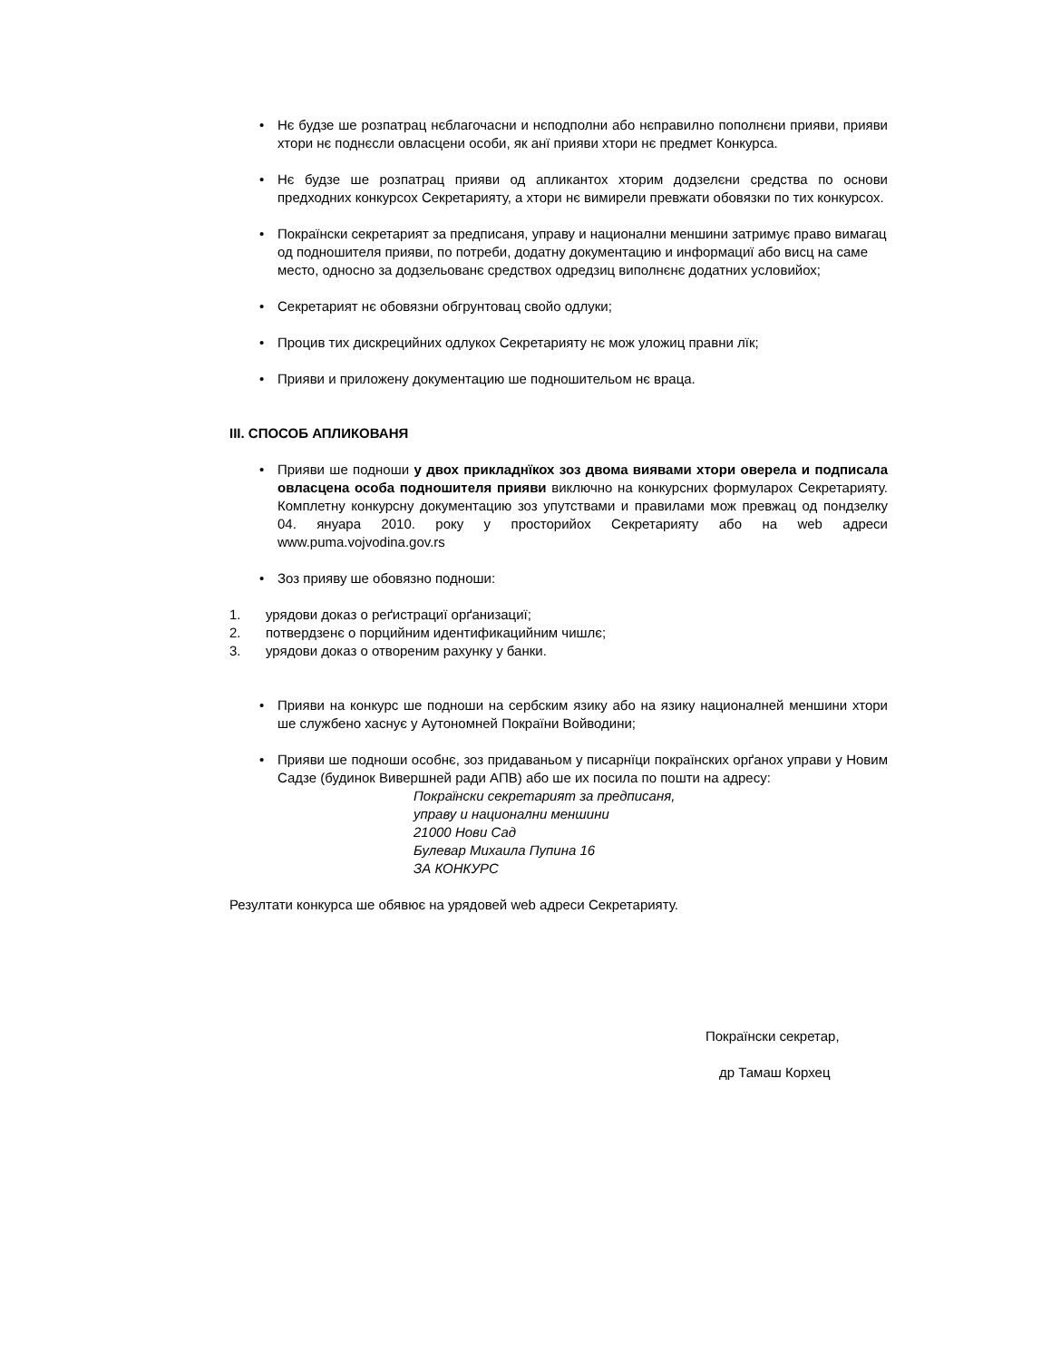• Нє будзе ше розпатрац нєблагочасни и нєподполни або нєправилно пополнєни прияви, прияви хтори нє поднєсли овласцени особи, як анї прияви хтори нє предмет Конкурса.
• Нє будзе ше розпатрац прияви од апликантох хторим додзелєни средства по основи предходних конкурсох Секретарияту, а хтори нє вимирели превжати обовязки по тих конкурсох.
• Покраїнски секретарият за предписаня, управу и национални меншини затримує право вимагац од подношителя прияви, по потреби, додатну документацию и информациї або висц на саме место, односно за додзельованє средствох одредзиц виполнєнє додатних условийох;
• Секретарият нє обовязни обгрунтовац свойо одлуки;
• Процив тих дискрецийних одлукох Секретарияту нє мож уложиц правни лїк;
• Прияви и приложену документацию ше подношительом нє враца.
III. СПОСОБ АПЛИКОВАНЯ
• Прияви ше подноши у двох прикладнїкох зоз двома виявами хтори оверела и подписала овласцена особа подношителя прияви виключно на конкурсних формуларох Секретарияту. Комплетну конкурсну документацию зоз упутствами и правилами мож превжац од пондзелку 04. януара 2010. року у просторийох Секретарияту або на web адреси www.puma.vojvodina.gov.rs
• Зоз прияву ше обовязно подноши:
1. урядови доказ о реґистрациї орґанизациї;
2. потвердзенє о порцийним идентификацийним чишлє;
3. урядови доказ о отвореним рахунку у банки.
• Прияви на конкурс ше подноши на сербским язику або на язику националней меншини хтори ше службено хаснує у Аутономней Покраїни Войводини;
• Прияви ше подноши особнє, зоз придаваньом у писарнїци покраїнских орґанох управи у Новим Садзе (будинок Вивершней ради АПВ) або ше их посила по пошти на адресу:
Покраїнски секретарият за предписаня,
управу и национални меншини
21000 Нови Сад
Булевар Михаила Пупина 16
ЗА КОНКУРС
Резултати конкурса ше обявює на урядовей web адреси Секретарияту.
Покраїнски секретар,
др Тамаш Корхец